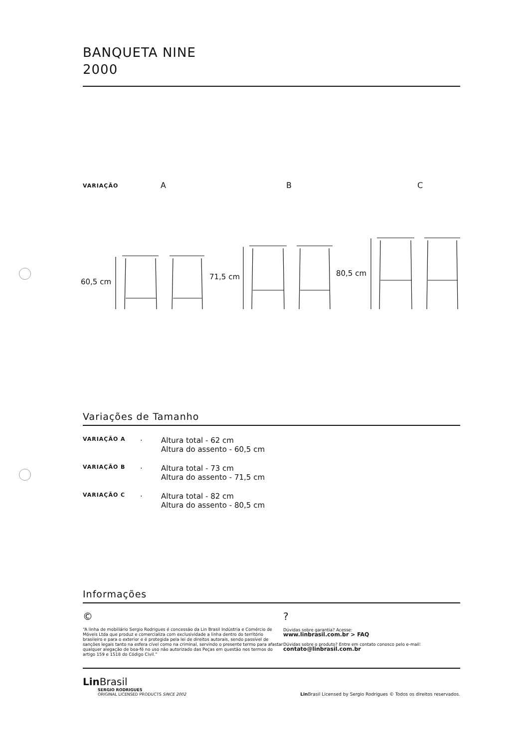BANQUETA NINE
2000
VARIAÇÃO A B C
60,5 cm
71,5 cm
80,5 cm
Variações de Tamanho
| VARIAÇÃO A | · | Altura total - 62 cm Altura do assento - 60,5 cm |
| VARIAÇÃO B | · | Altura total - 73 cm Altura do assento - 71,5 cm |
| VARIAÇÃO C | · | Altura total - 82 cm Altura do assento - 80,5 cm |
Informações
©
“A linha de mobiliário Sergio Rodrigues é concessão da Lin Brasil Indústria e Comércio de Móveis Ltda que produz e comercializa com exclusividade a linha dentro do território brasileiro e para o exterior e é protegida pela lei de direitos autorais, sendo passível de sanções legais tanto na esfera cível como na criminal, servindo o presente termo para afastar qualquer alegação de boa-fé no uso não autorizado das Peças em questão nos termos do artigo 159 e 1518 do Código Civil.”
?
Dúvidas sobre garantia? Acesse:
www.linbrasil.com.br > FAQ
Dúvidas sobre o produto? Entre em contato conosco pelo e-mail:
contato@linbrasil.com.br
Lin Brasil
SERGIO RODRIGUES
ORIGINAL LICENSED PRODUCTS SINCE 2002
Lin Brasil Licensed by Sergio Rodrigues © Todos os direitos reservados.